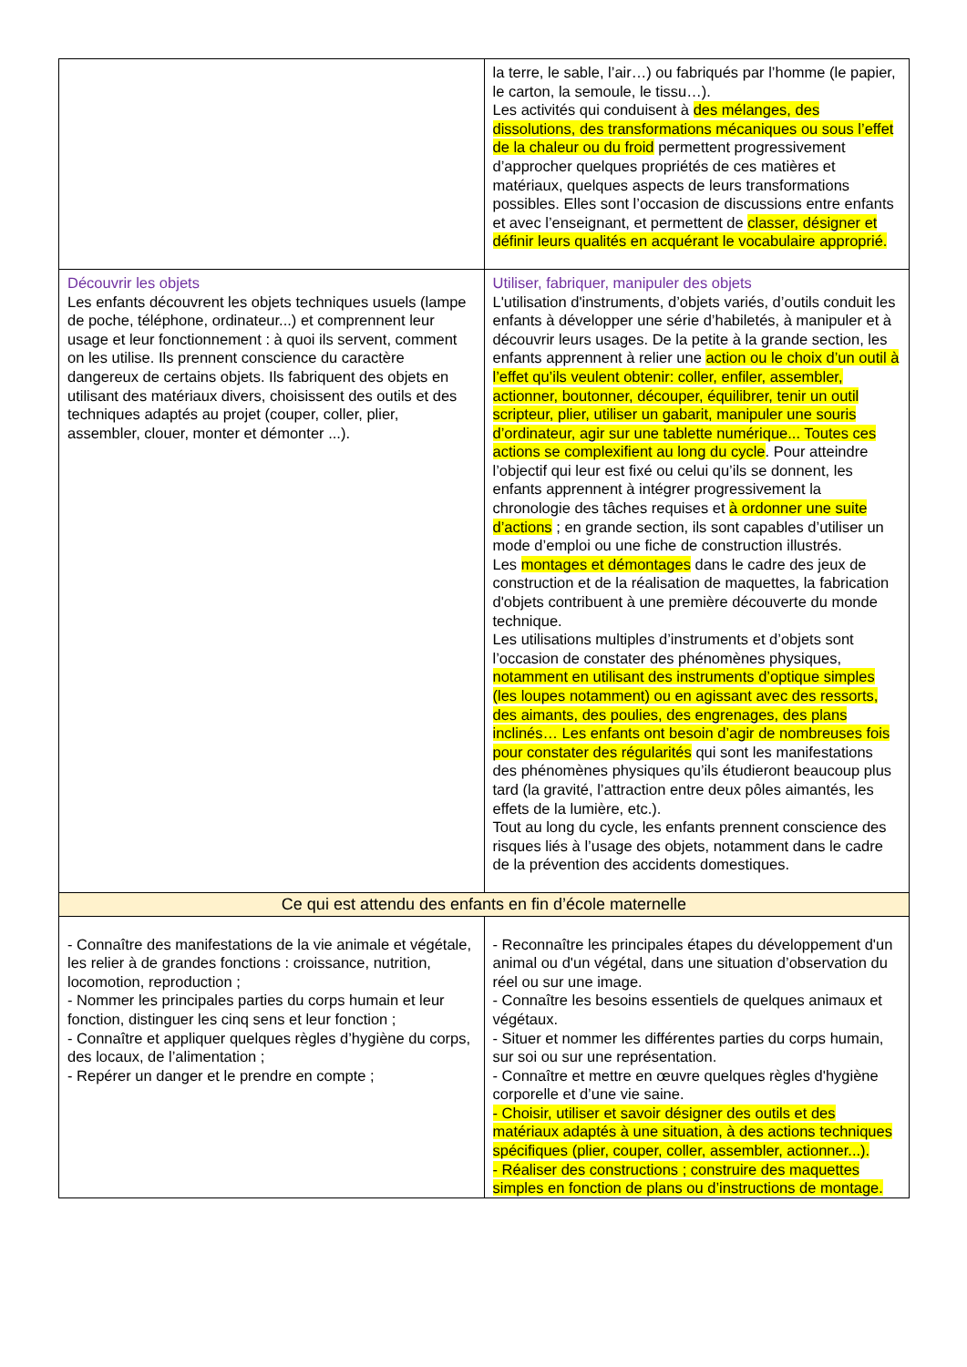| | la terre, le sable, l’air…) ou fabriqués par l’homme (le papier, le carton, la semoule, le tissu…). Les activités qui conduisent à des mélanges, des dissolutions, des transformations mécaniques ou sous l’effet de la chaleur ou du froid permettent progressivement d’approcher quelques propriétés de ces matières et matériaux, quelques aspects de leurs transformations possibles. Elles sont l’occasion de discussions entre enfants et avec l’enseignant, et permettent de classer, désigner et définir leurs qualités en acquérant le vocabulaire approprié. |
| Découvrir les objets Les enfants découvrent les objets techniques usuels (lampe de poche, téléphone, ordinateur...) et comprennent leur usage et leur fonctionnement : à quoi ils servent, comment on les utilise. Ils prennent conscience du caractère dangereux de certains objets. Ils fabriquent des objets en utilisant des matériaux divers, choisissent des outils et des techniques adaptés au projet (couper, coller, plier, assembler, clouer, monter et démonter ...). | Utiliser, fabriquer, manipuler des objets L'utilisation d'instruments, d’objets variés, d’outils conduit les enfants à développer une série d’habiletés, à manipuler et à découvrir leurs usages. De la petite à la grande section, les enfants apprennent à relier une action ou le choix d’un outil à l’effet qu’ils veulent obtenir: coller, enfiler, assembler, actionner, boutonner, découper, équilibrer, tenir un outil scripteur, plier, utiliser un gabarit, manipuler une souris d’ordinateur, agir sur une tablette numérique... Toutes ces actions se complexifient au long du cycle . Pour atteindre l’objectif qui leur est fixé ou celui qu’ils se donnent, les enfants apprennent à intégrer progressivement la chronologie des tâches requises et à ordonner une suite d’actions ; en grande section, ils sont capables d’utiliser un mode d’emploi ou une fiche de construction illustrés. Les montages et démontages dans le cadre des jeux de construction et de la réalisation de maquettes, la fabrication d'objets contribuent à une première découverte du monde technique. Les utilisations multiples d’instruments et d’objets sont l’occasion de constater des phénomènes physiques, notamment en utilisant des instruments d’optique simples (les loupes notamment) ou en agissant avec des ressorts, des aimants, des poulies, des engrenages, des plans inclinés… Les enfants ont besoin d’agir de nombreuses fois pour constater des régularités qui sont les manifestations des phénomènes physiques qu’ils étudieront beaucoup plus tard (la gravité, l’attraction entre deux pôles aimantés, les effets de la lumière, etc.). Tout au long du cycle, les enfants prennent conscience des risques liés à l’usage des objets, notamment dans le cadre de la prévention des accidents domestiques. |
| Ce qui est attendu des enfants en fin d’école maternelle | |
| - Connaître des manifestations de la vie animale et végétale, les relier à de grandes fonctions : croissance, nutrition, locomotion, reproduction ; - Nommer les principales parties du corps humain et leur fonction, distinguer les cinq sens et leur fonction ; - Connaître et appliquer quelques règles d’hygiène du corps, des locaux, de l’alimentation ; - Repérer un danger et le prendre en compte ; | - Reconnaître les principales étapes du développement d'un animal ou d'un végétal, dans une situation d’observation du réel ou sur une image. - Connaître les besoins essentiels de quelques animaux et végétaux. - Situer et nommer les différentes parties du corps humain, sur soi ou sur une représentation. - Connaître et mettre en œuvre quelques règles d'hygiène corporelle et d’une vie saine. - Choisir, utiliser et savoir désigner des outils et des matériaux adaptés à une situation, à des actions techniques spécifiques (plier, couper, coller, assembler, actionner...). - Réaliser des constructions ; construire des maquettes simples en fonction de plans ou d’instructions de montage. |